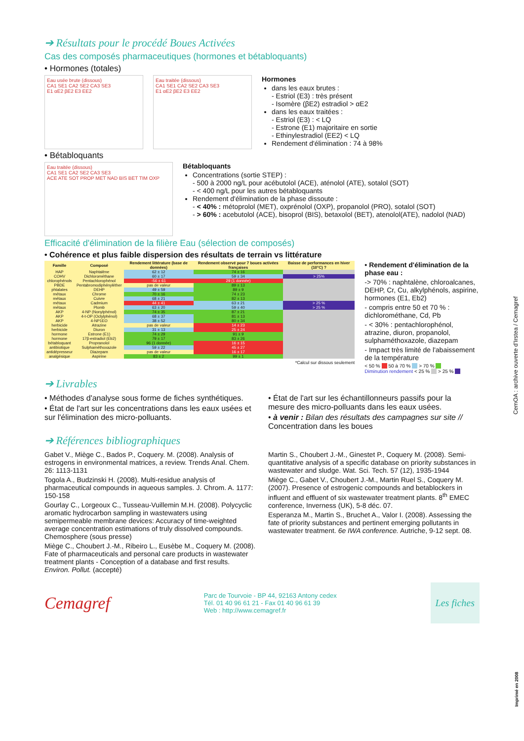➔ Résultats pour le procédé Boues Activées
Cas des composés pharmaceutiques (hormones et bétabloquants)
• Hormones (totales)
Eau usée brute (dissous)
CA1 SE1 CA2 SE2 CA3 SE3
E1 αE2 βE2 E3 EE2
Eau traitée (dissous)
CA1 SE1 CA2 SE2 CA3 SE3
E1 αE2 βE2 E3 EE2
Hormones
dans les eaux brutes :
- Estriol (E3) : très présent
- Isomère (βE2) estradiol > αE2
dans les eaux traitées :
- Estriol (E3) : < LQ
- Estrone (E1) majoritaire en sortie
- Ethinylestradiol (EE2) < LQ
Rendement d'élimination : 74 à 98%
• Bétabloquants
Eau traitée (dissous)
CA1 SE1 CA2 SE2 CA3 SE3
ACE ATE SOT PROP MET NAD BIS BET TIM OXP
Bétabloquants
Concentrations (sortie STEP) :
- 500 à 2000 ng/L pour acébutolol (ACE), aténolol (ATE), sotalol (SOT)
- < 400 ng/L pour les autres bétabloquants
Rendement d'élimination de la phase dissoute :
- < 40% : métoprolol (MET), oxprénolol (OXP), propanolol (PRO), sotalol (SOT)
- > 60% : acebutolol (ACE), bisoprol (BIS), betaxolol (BET), atenolol(ATE), nadolol (NAD)
Efficacité d'élimination de la filière Eau (sélection de composés)
• Cohérence et plus faible dispersion des résultats de terrain vs littérature
| Famille | Composé | Rendement littérature (base de données) | Rendement observé pour 7 boues activées françaises | Baisse de performances en hiver (10°C) ? |
| --- | --- | --- | --- | --- |
| HAP | Naphtalène | 62 ± 12 | 74 ± 16 | |
| COHV | Dichlorométhane | 60 ± 17 | 59 ± 34 | > 25% |
| chlorophénols | Pentachlorophénol | -56 ± 61 | 29 (1 donnée) | |
| PBDE | Pentabromodiphényléther | pas de valeur | 89 ± 13 | |
| phtalates | DEHP | 49 ± 59 | 89 ± 9 | |
| métaux | Chrome | 70 ± 16 | 74 ± 23 | |
| métaux | Cuivre | 68 ± 21 | 82 ± 13 | |
| métaux | Cadmium | 44 ± 41 | 63 ± 21 | > 25 % |
| métaux | Plomb | 63 ± 20 | 59 ± 40 | > 25 % |
| AKP | 4-NP (Nonylphénol) | 74 ± 35 | 87 ± 21 | |
| AKP | 4-t-OP (Octylphénol) | 68 ± 37 | 81 ± 13 | |
| AKP | 4-NP1EO | 38 ± 52 | 80 ± 34 | |
| herbicide | Atrazine | pas de valeur | 14 ± 23 | |
| herbicide | Diuron | 31 ± 13 | 25 ± 24 | |
| hormone | Estrone (E1) | 74 ± 29 | 91 ± 9 | |
| hormone | 17β-estradiol (Eb2) | 79 ± 17 | 83 ± 26 | |
| bétabloquant | Propranolol | 96 (1 donnée) | 16 ± 15 | |
| antibiotique | Sulphaméthoxazole | 59 ± 22 | 45 ± 27 | |
| antidépresseur | Diazepam | pas de valeur | 16 ± 17 | |
| analgésique | Aspirine | 83 ± 2 | 99 ± 1 | |
*Calcul sur dissous seulement
• Rendement d'élimination de la phase eau :
-> 70% : naphtalène, chloroalcanes, DEHP, Cr, Cu, alkylphénols, aspirine, hormones (E1, Eb2)
- compris entre 50 et 70 % : dichlorométhane, Cd, Pb
- < 30% : pentachlorophénol, atrazine, diuron, propanolol, sulphaméthoxazole, diazepam
- Impact très limité de l'abaissement de la température
< 50 % 50 à 70 % > 70 %
Diminution rendement < 25 % > 25 %
➔ Livrables
• Méthodes d'analyse sous forme de fiches synthétiques.
• État de l'art sur les concentrations dans les eaux usées et sur l'élimination des micro-polluants.
• État de l'art sur les échantillonneurs passifs pour la mesure des micro-polluants dans les eaux usées.
• à venir : Bilan des résultats des campagnes sur site // Concentration dans les boues
➔ Références bibliographiques
Gabet V., Miège C., Bados P., Coquery. M. (2008). Analysis of estrogens in environmental matrices, a review. Trends Anal. Chem. 26: 1113-1131
Togola A., Budzinski H. (2008). Multi-residue analysis of pharmaceutical compounds in aqueous samples. J. Chrom. A. 1177: 150-158
Gourlay C., Lorgeoux C., Tusseau-Vuillemin M.H. (2008). Polycyclic aromatic hydrocarbon sampling in wastewaters using semipermeable membrane devices: Accuracy of time-weighted average concentration estimations of truly dissolved compounds. Chemosphere (sous presse)
Miège C., Choubert J.-M., Ribeiro L., Eusèbe M., Coquery M. (2008). Fate of pharmaceuticals and personal care products in wastewater treatment plants - Conception of a database and first results. Environ. Pollut. (accepté)
Martin S., Choubert J.-M., Ginestet P., Coquery M. (2008). Semi-quantitative analysis of a specific database on priority substances in wastewater and sludge. Wat. Sci. Tech. 57 (12), 1935-1944
Miège C., Gabet V., Choubert J.-M., Martin Ruel S., Coquery M. (2007). Presence of estrogenic compounds and betablockers in influent and effluent of six wastewater treatment plants. 8<sup>th</sup> EMEC conference, Inverness (UK), 5-8 déc. 07.
Esperanza M., Martin S., Bruchet A., Valor I. (2008). Assessing the fate of priority substances and pertinent emerging pollutants in wastewater treatment. 6e IWA conference. Autriche, 9-12 sept. 08.
Cemagref
Parc de Tourvoie - BP 44, 92163 Antony cedex
Tél. 01 40 96 61 21 - Fax 01 40 96 61 39
Web : http://www.cemagref.fr
Les fiches
CemOA : archive ouverte d'Irstea / Cemagref
Imprimé en 2008